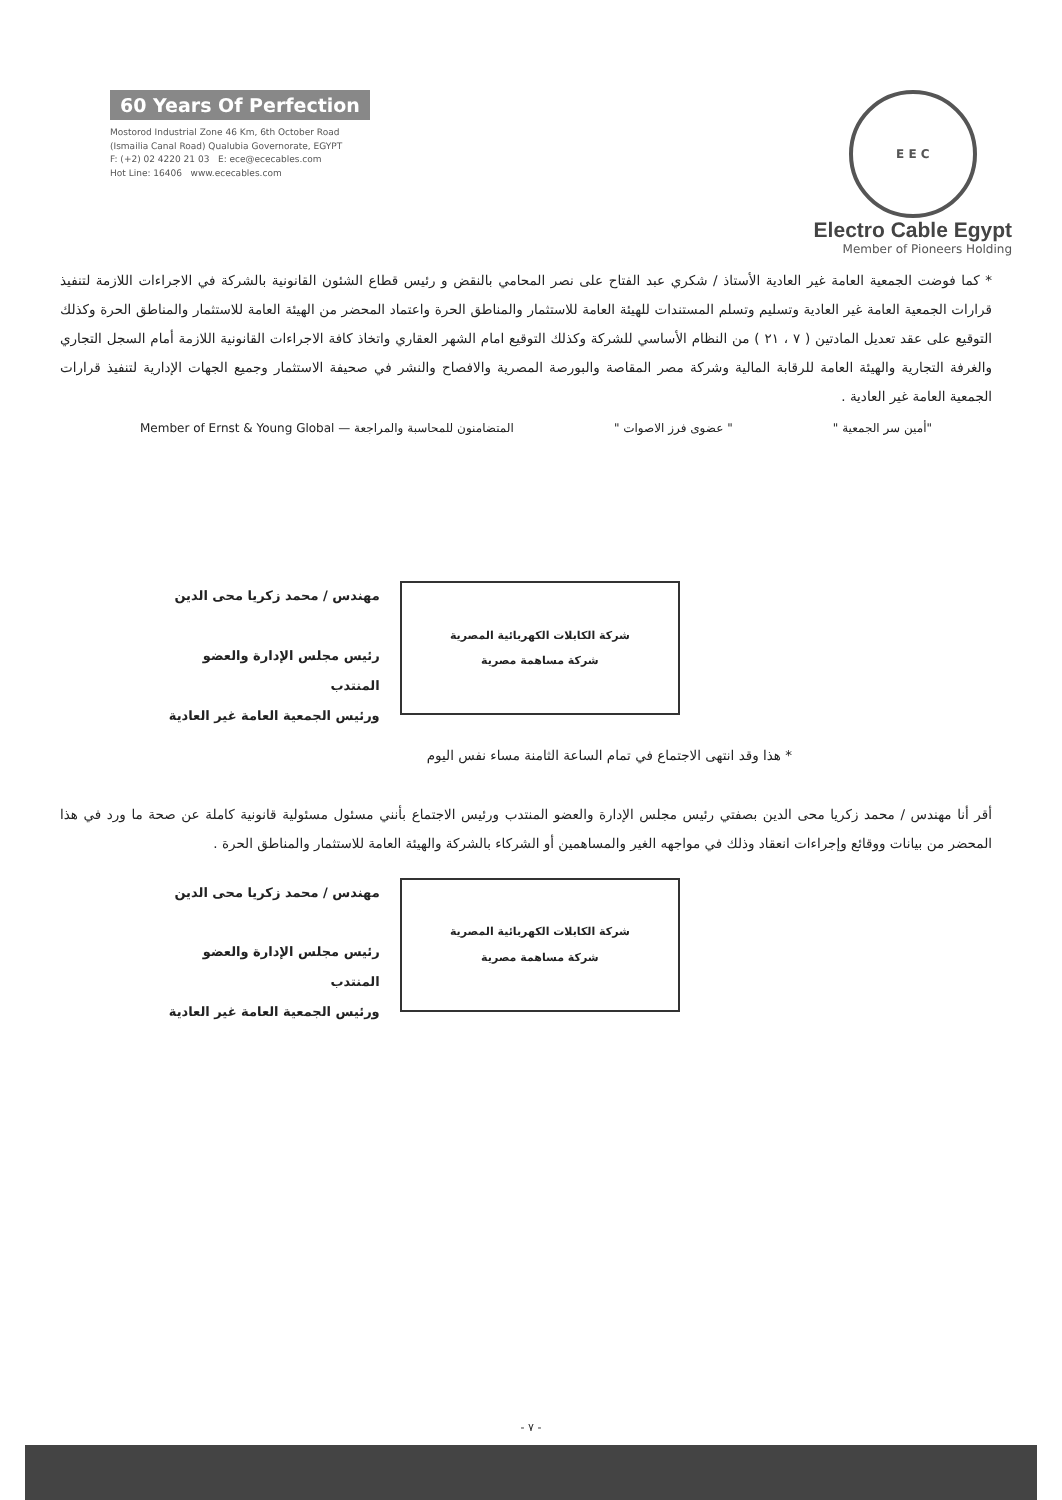60 Years Of Perfection
Mostorod Industrial Zone 46 Km, 6th October Road
(Ismailia Canal Road) Qualubia Governorate, EGYPT
F: (+2) 02 4220 21 03 E: ece@ececables.com
Hot Line: 16406 www.ececables.com
E E C
Electro Cable Egypt
Member of Pioneers Holding
* كما فوضت الجمعية العامة غير العادية الأستاذ / شكري عبد الفتاح على نصر المحامي بالنقض و رئيس قطاع الشئون القانونية بالشركة في الاجراءات اللازمة لتنفيذ قرارات الجمعية العامة غير العادية وتسليم وتسلم المستندات للهيئة العامة للاستثمار والمناطق الحرة واعتماد المحضر من الهيئة العامة للاستثمار والمناطق الحرة وكذلك التوقيع على عقد تعديل المادتين ( ٧ ، ٢١ ) من النظام الأساسي للشركة وكذلك التوقيع امام الشهر العقاري واتخاذ كافة الاجراءات القانونية اللازمة أمام السجل التجاري والغرفة التجارية والهيئة العامة للرقابة المالية وشركة مصر المقاصة والبورصة المصرية والافصاح والنشر في صحيفة الاستثمار وجميع الجهات الإدارية لتنفيذ قرارات الجمعية العامة غير العادية .
"أمين سر الجمعية " " عضوى فرز الاصوات " المتضامنون للمحاسبة والمراجعة — Member of Ernst & Young Global
مهندس / محمد زكريا محى الدين
رئيس مجلس الإدارة والعضو المنتدب
ورئيس الجمعية العامة غير العادية
شركة الكابلات الكهربائية المصرية
شركة مساهمة مصرية
* هذا وقد انتهى الاجتماع في تمام الساعة الثامنة مساء نفس اليوم
أقر أنا مهندس / محمد زكريا محى الدين بصفتي رئيس مجلس الإدارة والعضو المنتدب ورئيس الاجتماع بأنني مسئول مسئولية قانونية كاملة عن صحة ما ورد في هذا المحضر من بيانات ووقائع وإجراءات انعقاد وذلك في مواجهه الغير والمساهمين أو الشركاء بالشركة والهيئة العامة للاستثمار والمناطق الحرة .
مهندس / محمد زكريا محى الدين
رئيس مجلس الإدارة والعضو المنتدب
ورئيس الجمعية العامة غير العادية
شركة الكابلات الكهربائية المصرية
شركة مساهمة مصرية
- ٧ -